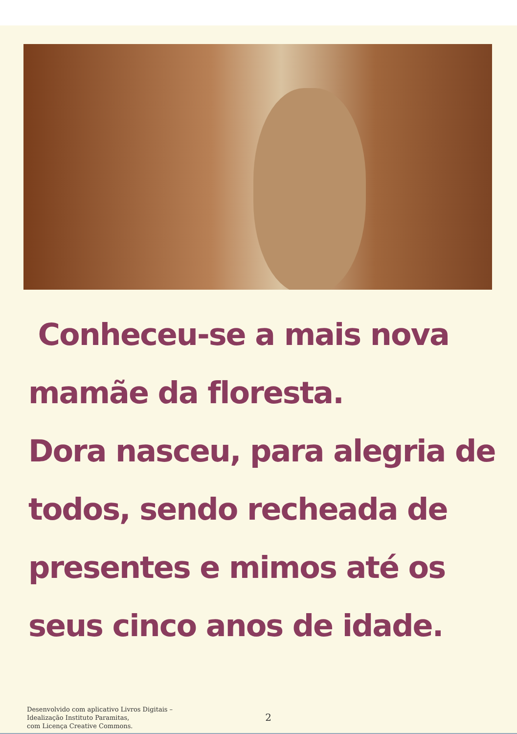Conheceu-se a mais nova
mamãe da floresta.
Dora nasceu, para alegria de
todos, sendo recheada de
presentes e mimos até os
seus cinco anos de idade.
Desenvolvido com aplicativo Livros Digitais –
Idealização Instituto Paramitas,
com Licença Creative Commons.
2